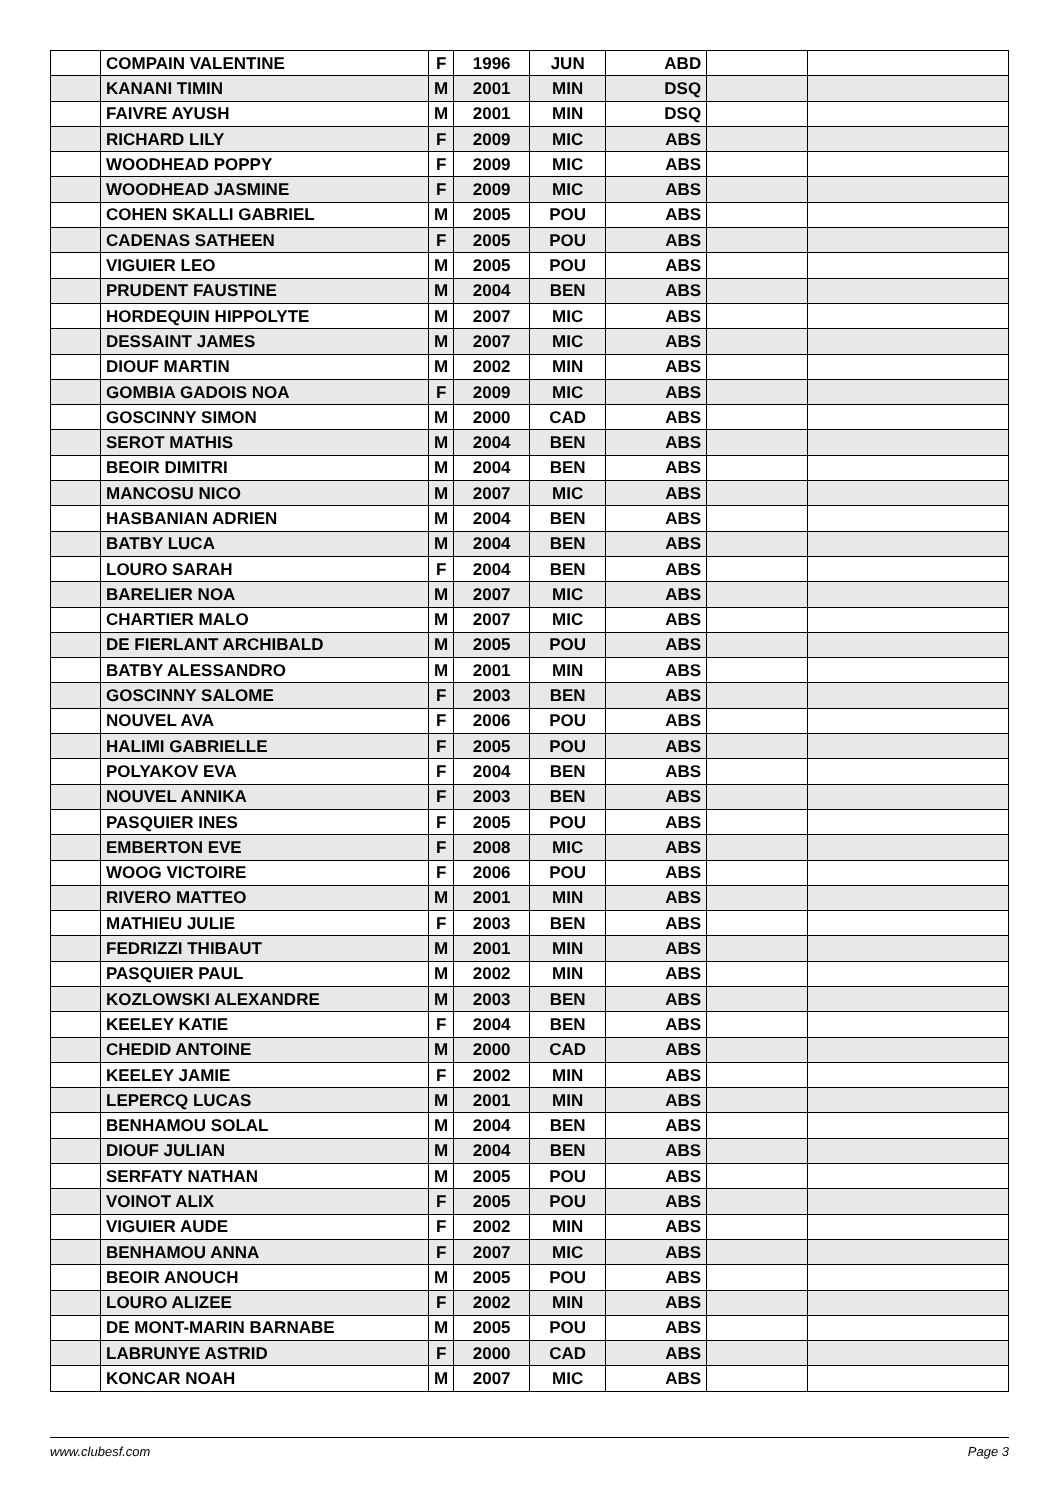| | COMPAIN VALENTINE | F | 1996 | JUN | ABD | | |
| | KANANI TIMIN | M | 2001 | MIN | DSQ | | |
| | FAIVRE AYUSH | M | 2001 | MIN | DSQ | | |
| | RICHARD LILY | F | 2009 | MIC | ABS | | |
| | WOODHEAD POPPY | F | 2009 | MIC | ABS | | |
| | WOODHEAD JASMINE | F | 2009 | MIC | ABS | | |
| | COHEN SKALLI GABRIEL | M | 2005 | POU | ABS | | |
| | CADENAS SATHEEN | F | 2005 | POU | ABS | | |
| | VIGUIER LEO | M | 2005 | POU | ABS | | |
| | PRUDENT FAUSTINE | M | 2004 | BEN | ABS | | |
| | HORDEQUIN HIPPOLYTE | M | 2007 | MIC | ABS | | |
| | DESSAINT JAMES | M | 2007 | MIC | ABS | | |
| | DIOUF MARTIN | M | 2002 | MIN | ABS | | |
| | GOMBIA GADOIS NOA | F | 2009 | MIC | ABS | | |
| | GOSCINNY SIMON | M | 2000 | CAD | ABS | | |
| | SEROT MATHIS | M | 2004 | BEN | ABS | | |
| | BEOIR DIMITRI | M | 2004 | BEN | ABS | | |
| | MANCOSU NICO | M | 2007 | MIC | ABS | | |
| | HASBANIAN ADRIEN | M | 2004 | BEN | ABS | | |
| | BATBY LUCA | M | 2004 | BEN | ABS | | |
| | LOURO SARAH | F | 2004 | BEN | ABS | | |
| | BARELIER NOA | M | 2007 | MIC | ABS | | |
| | CHARTIER MALO | M | 2007 | MIC | ABS | | |
| | DE FIERLANT ARCHIBALD | M | 2005 | POU | ABS | | |
| | BATBY ALESSANDRO | M | 2001 | MIN | ABS | | |
| | GOSCINNY SALOME | F | 2003 | BEN | ABS | | |
| | NOUVEL AVA | F | 2006 | POU | ABS | | |
| | HALIMI GABRIELLE | F | 2005 | POU | ABS | | |
| | POLYAKOV EVA | F | 2004 | BEN | ABS | | |
| | NOUVEL ANNIKA | F | 2003 | BEN | ABS | | |
| | PASQUIER INES | F | 2005 | POU | ABS | | |
| | EMBERTON EVE | F | 2008 | MIC | ABS | | |
| | WOOG VICTOIRE | F | 2006 | POU | ABS | | |
| | RIVERO MATTEO | M | 2001 | MIN | ABS | | |
| | MATHIEU JULIE | F | 2003 | BEN | ABS | | |
| | FEDRIZZI THIBAUT | M | 2001 | MIN | ABS | | |
| | PASQUIER PAUL | M | 2002 | MIN | ABS | | |
| | KOZLOWSKI ALEXANDRE | M | 2003 | BEN | ABS | | |
| | KEELEY KATIE | F | 2004 | BEN | ABS | | |
| | CHEDID ANTOINE | M | 2000 | CAD | ABS | | |
| | KEELEY JAMIE | F | 2002 | MIN | ABS | | |
| | LEPERCQ LUCAS | M | 2001 | MIN | ABS | | |
| | BENHAMOU SOLAL | M | 2004 | BEN | ABS | | |
| | DIOUF JULIAN | M | 2004 | BEN | ABS | | |
| | SERFATY NATHAN | M | 2005 | POU | ABS | | |
| | VOINOT ALIX | F | 2005 | POU | ABS | | |
| | VIGUIER AUDE | F | 2002 | MIN | ABS | | |
| | BENHAMOU ANNA | F | 2007 | MIC | ABS | | |
| | BEOIR ANOUCH | M | 2005 | POU | ABS | | |
| | LOURO ALIZEE | F | 2002 | MIN | ABS | | |
| | DE MONT-MARIN BARNABE | M | 2005 | POU | ABS | | |
| | LABRUNYE ASTRID | F | 2000 | CAD | ABS | | |
| | KONCAR NOAH | M | 2007 | MIC | ABS | | |
www.clubesf.com Page 3